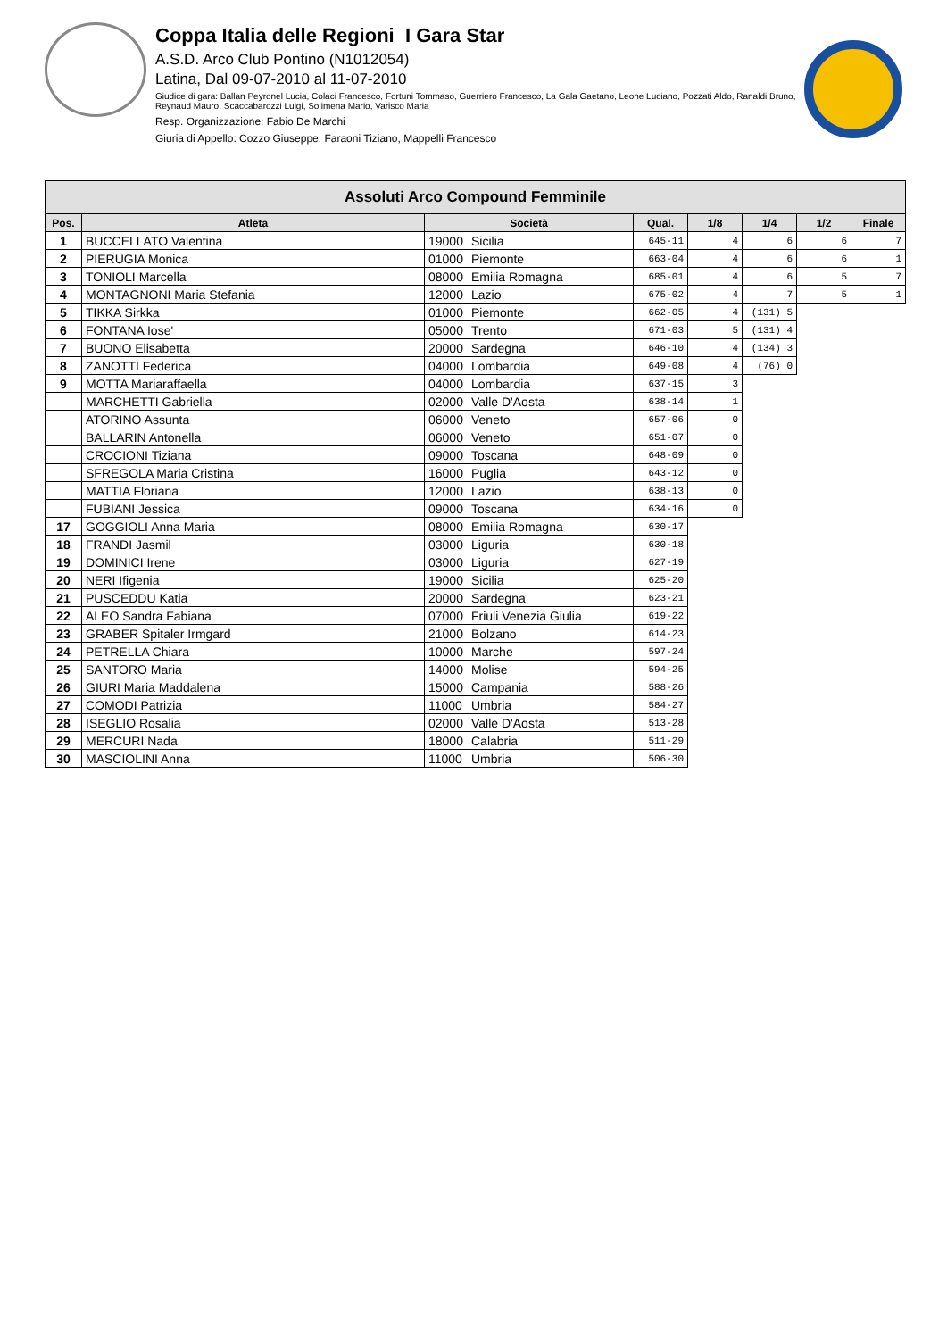Coppa Italia delle Regioni I Gara Star
A.S.D. Arco Club Pontino (N1012054)
Latina, Dal 09-07-2010 al 11-07-2010
Giudice di gara: Ballan Peyronel Lucia, Colaci Francesco, Fortuni Tommaso, Guerriero Francesco, La Gala Gaetano, Leone Luciano, Pozzati Aldo, Ranaldi Bruno, Reynaud Mauro, Scaccabarozzi Luigi, Solimena Mario, Varisco Maria
Resp. Organizzazione: Fabio De Marchi
Giuria di Appello: Cozzo Giuseppe, Faraoni Tiziano, Mappelli Francesco
| Assoluti Arco Compound Femminile | | | | | | | | |
| --- | --- | --- | --- | --- | --- | --- | --- | --- |
| Pos. | Atleta | Società | | Qual. | 1/8 | 1/4 | 1/2 | Finale |
| 1 | BUCCELLATO Valentina | 19000 | Sicilia | 645-11 | 4 | 6 | 6 | 7 |
| 2 | PIERUGIA Monica | 01000 | Piemonte | 663-04 | 4 | 6 | 6 | 1 |
| 3 | TONIOLI Marcella | 08000 | Emilia Romagna | 685-01 | 4 | 6 | 5 | 7 |
| 4 | MONTAGNONI Maria Stefania | 12000 | Lazio | 675-02 | 4 | 7 | 5 | 1 |
| 5 | TIKKA Sirkka | 01000 | Piemonte | 662-05 | 4 | (131) 5 | | |
| 6 | FONTANA Iose' | 05000 | Trento | 671-03 | 5 | (131) 4 | | |
| 7 | BUONO Elisabetta | 20000 | Sardegna | 646-10 | 4 | (134) 3 | | |
| 8 | ZANOTTI Federica | 04000 | Lombardia | 649-08 | 4 | (76) 0 | | |
| 9 | MOTTA Mariaraffaella | 04000 | Lombardia | 637-15 | 3 | | | |
| | MARCHETTI Gabriella | 02000 | Valle D'Aosta | 638-14 | 1 | | | |
| | ATORINO Assunta | 06000 | Veneto | 657-06 | 0 | | | |
| | BALLARIN Antonella | 06000 | Veneto | 651-07 | 0 | | | |
| | CROCIONI Tiziana | 09000 | Toscana | 648-09 | 0 | | | |
| | SFREGOLA Maria Cristina | 16000 | Puglia | 643-12 | 0 | | | |
| | MATTIA Floriana | 12000 | Lazio | 638-13 | 0 | | | |
| | FUBIANI Jessica | 09000 | Toscana | 634-16 | 0 | | | |
| 17 | GOGGIOLI Anna Maria | 08000 | Emilia Romagna | 630-17 | | | | |
| 18 | FRANDI Jasmil | 03000 | Liguria | 630-18 | | | | |
| 19 | DOMINICI Irene | 03000 | Liguria | 627-19 | | | | |
| 20 | NERI Ifigenia | 19000 | Sicilia | 625-20 | | | | |
| 21 | PUSCEDDU Katia | 20000 | Sardegna | 623-21 | | | | |
| 22 | ALEO Sandra Fabiana | 07000 | Friuli Venezia Giulia | 619-22 | | | | |
| 23 | GRABER Spitaler Irmgard | 21000 | Bolzano | 614-23 | | | | |
| 24 | PETRELLA Chiara | 10000 | Marche | 597-24 | | | | |
| 25 | SANTORO Maria | 14000 | Molise | 594-25 | | | | |
| 26 | GIURI Maria Maddalena | 15000 | Campania | 588-26 | | | | |
| 27 | COMODI Patrizia | 11000 | Umbria | 584-27 | | | | |
| 28 | ISEGLIO Rosalia | 02000 | Valle D'Aosta | 513-28 | | | | |
| 29 | MERCURI Nada | 18000 | Calabria | 511-29 | | | | |
| 30 | MASCIOLINI Anna | 11000 | Umbria | 506-30 | | | | |